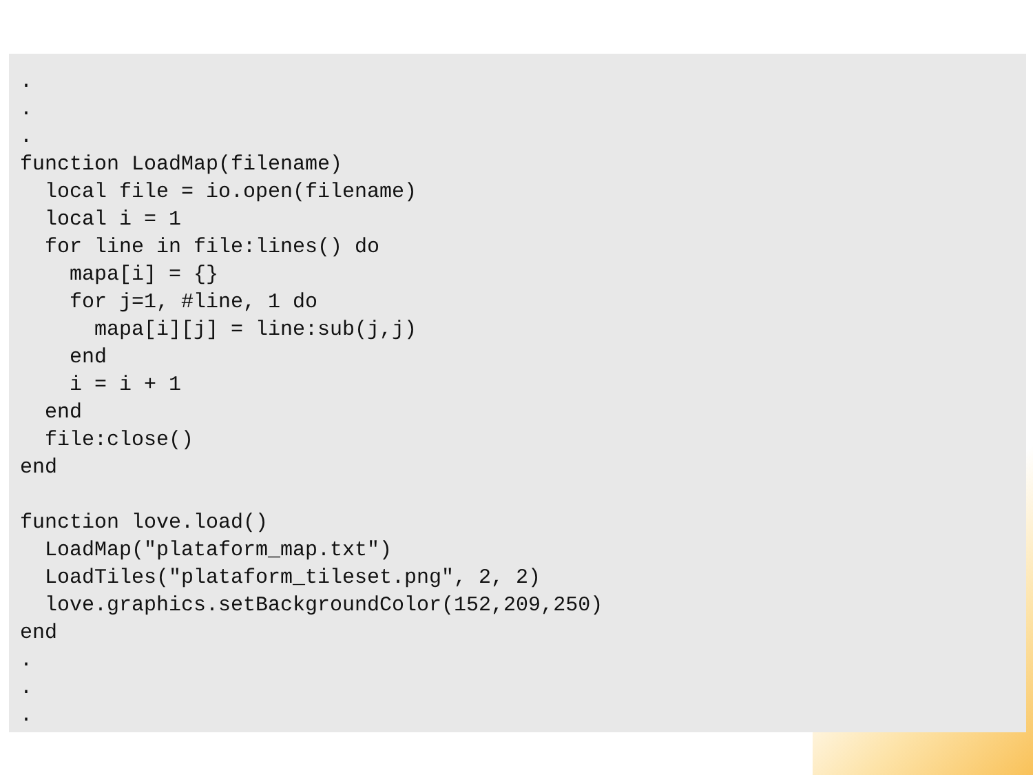.
.
.
function LoadMap(filename)
  local file = io.open(filename)
  local i = 1
  for line in file:lines() do
    mapa[i] = {}
    for j=1, #line, 1 do
      mapa[i][j] = line:sub(j,j)
    end
    i = i + 1
  end
  file:close()
end

function love.load()
  LoadMap("plataform_map.txt")
  LoadTiles("plataform_tileset.png", 2, 2)
  love.graphics.setBackgroundColor(152,209,250)
end
.
.
.